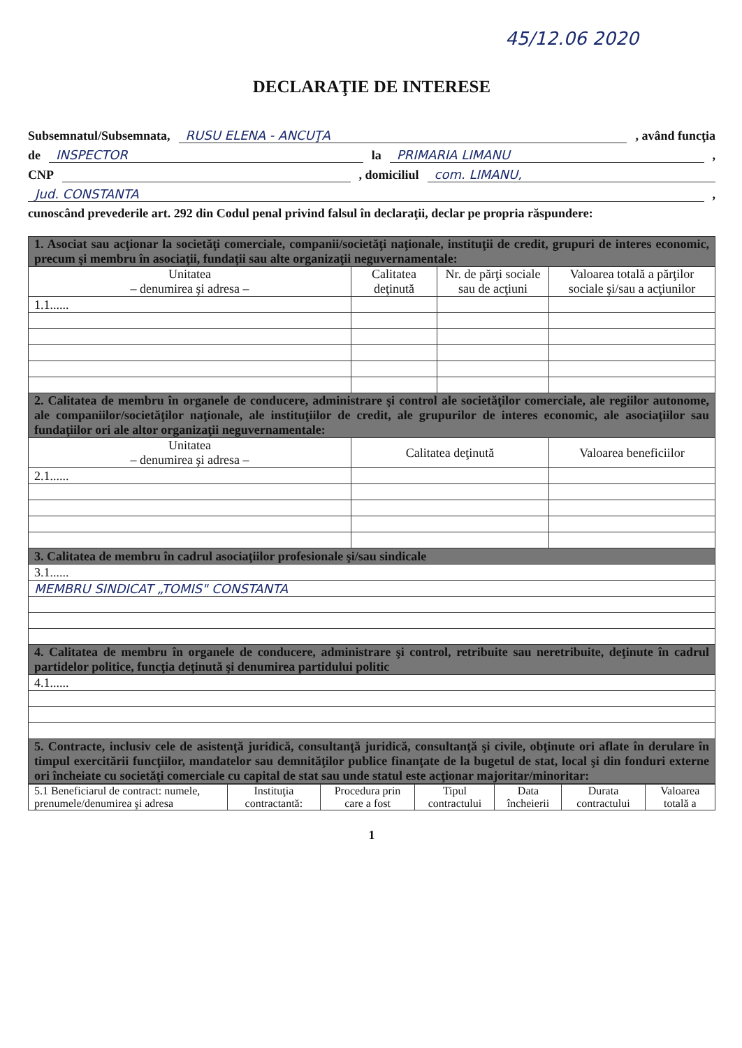45/12.06 2020
DECLARAŢIE DE INTERESE
Subsemnatul/Subsemnata, RUSU ELENA - ANCUŢA , având funcţia
de INSPECTOR la PRIMARIA LIMANU ,
CNP , domiciliul com. LIMANU,
Jud. CONSTANTA ,
cunoscând prevederile art. 292 din Codul penal privind falsul în declaraţii, declar pe propria răspundere:
| 1. Asociat sau acţionar la societăţi comerciale, companii/societăţi naţionale, instituţii de credit, grupuri de interes economic, precum şi membru în asociaţii, fundaţii sau alte organizaţii neguvernamentale: | | | |
| Unitatea – denumirea şi adresa – | Calitatea deţinută | Nr. de părţi sociale sau de acţiuni | Valoarea totală a părţilor sociale şi/sau a acţiunilor |
| 1.1...... | | | |
| 2. Calitatea de membru în organele de conducere, administrare şi control ale societăţilor comerciale, ale regiilor autonome, ale companiilor/societăţilor naţionale, ale instituţiilor de credit, ale grupurilor de interes economic, ale asociaţiilor sau fundaţiilor ori ale altor organizaţii neguvernamentale: | | | |
| Unitatea – denumirea şi adresa – | Calitatea deţinută | | Valoarea beneficiilor |
| 2.1...... | | | |
| 3. Calitatea de membru în cadrul asociaţiilor profesionale şi/sau sindicale | | | |
| 3.1...... | | | |
| MEMBRU SINDICAT „TOMIS" CONSTANTA | | | |
| 4. Calitatea de membru în organele de conducere, administrare şi control, retribuite sau neretribuite, deţinute în cadrul partidelor politice, funcţia deţinută şi denumirea partidului politic | | | |
| 4.1...... | | | |
| 5. Contracte, inclusiv cele de asistenţă juridică, consultanţă juridică, consultanţă şi civile, obţinute ori aflate în derulare în timpul exercitării funcţiilor, mandatelor sau demnităţilor publice finanţate de la bugetul de stat, local şi din fonduri externe ori încheiate cu societăţi comerciale cu capital de stat sau unde statul este acţionar majoritar/minoritar: | | | |
| 5.1 Beneficiarul de contract: numele, prenumele/denumirea şi adresa | Instituţia contractantă: | Procedura prin care a fost | Tipul contractului | Data încheierii | Durata contractului | Valoarea totală a |
| --- | --- | --- | --- | --- | --- | --- |
1